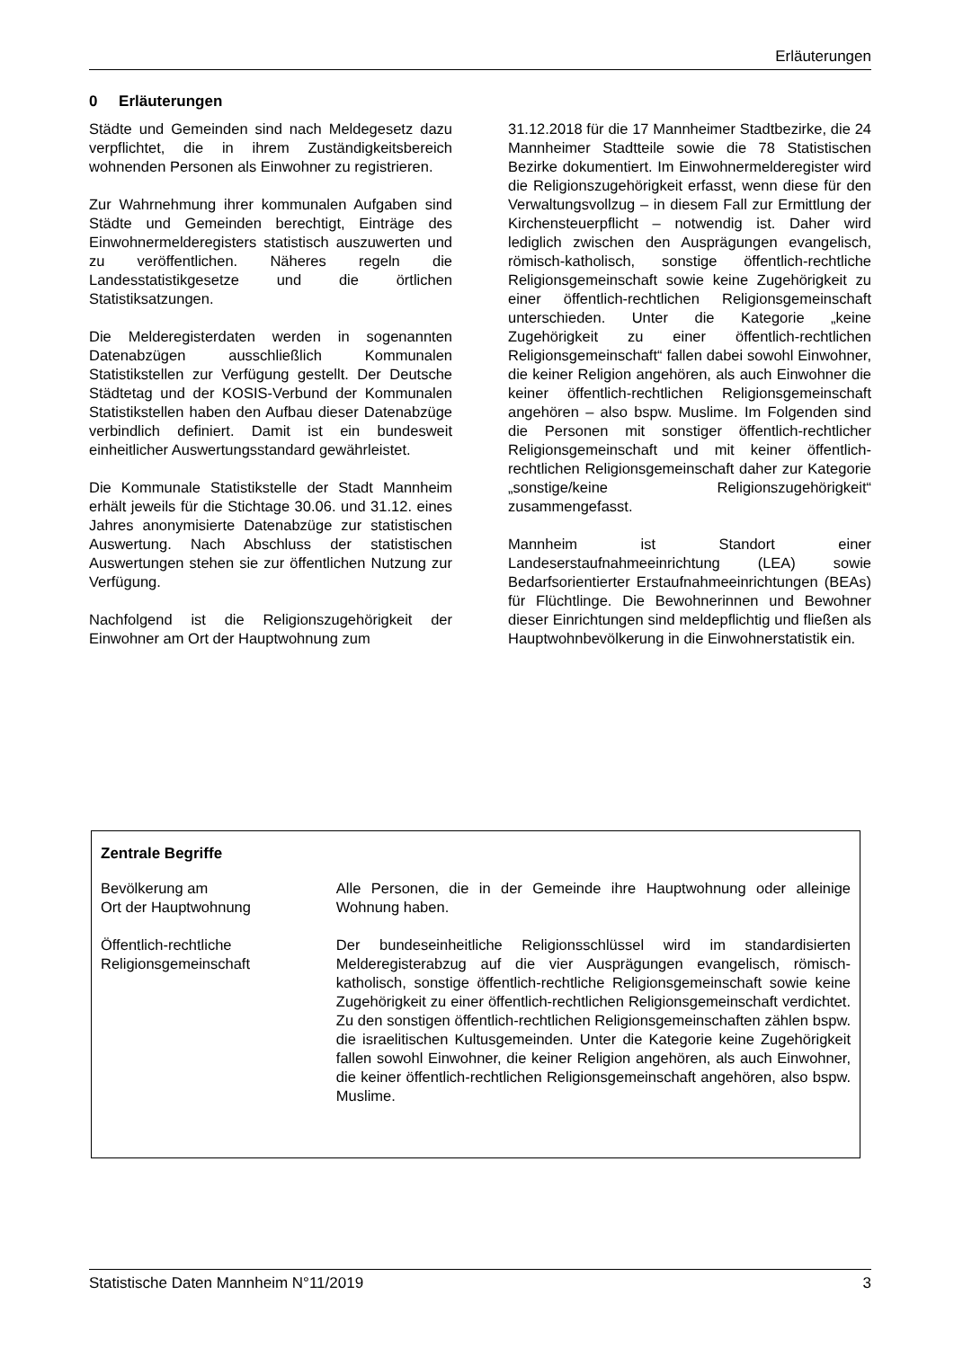Erläuterungen
0 Erläuterungen
Städte und Gemeinden sind nach Meldegesetz dazu verpflichtet, die in ihrem Zuständigkeitsbereich wohnenden Personen als Einwohner zu registrieren.
Zur Wahrnehmung ihrer kommunalen Aufgaben sind Städte und Gemeinden berechtigt, Einträge des Einwohnermelderegisters statistisch auszuwerten und zu veröffentlichen. Näheres regeln die Landesstatistikgesetze und die örtlichen Statistiksatzungen.
Die Melderegisterdaten werden in sogenannten Datenabzügen ausschließlich Kommunalen Statistikstellen zur Verfügung gestellt. Der Deutsche Städtetag und der KOSIS-Verbund der Kommunalen Statistikstellen haben den Aufbau dieser Datenabzüge verbindlich definiert. Damit ist ein bundesweit einheitlicher Auswertungsstandard gewährleistet.
Die Kommunale Statistikstelle der Stadt Mannheim erhält jeweils für die Stichtage 30.06. und 31.12. eines Jahres anonymisierte Datenabzüge zur statistischen Auswertung. Nach Abschluss der statistischen Auswertungen stehen sie zur öffentlichen Nutzung zur Verfügung.
Nachfolgend ist die Religionszugehörigkeit der Einwohner am Ort der Hauptwohnung zum
31.12.2018 für die 17 Mannheimer Stadtbezirke, die 24 Mannheimer Stadtteile sowie die 78 Statistischen Bezirke dokumentiert. Im Einwohnermelderegister wird die Religionszugehörigkeit erfasst, wenn diese für den Verwaltungsvollzug – in diesem Fall zur Ermittlung der Kirchensteuerpflicht – notwendig ist. Daher wird lediglich zwischen den Ausprägungen evangelisch, römisch-katholisch, sonstige öffentlich-rechtliche Religionsgemeinschaft sowie keine Zugehörigkeit zu einer öffentlich-rechtlichen Religionsgemeinschaft unterschieden. Unter die Kategorie „keine Zugehörigkeit zu einer öffentlich-rechtlichen Religionsgemeinschaft“ fallen dabei sowohl Einwohner, die keiner Religion angehören, als auch Einwohner die keiner öffentlich-rechtlichen Religionsgemeinschaft angehören – also bspw. Muslime. Im Folgenden sind die Personen mit sonstiger öffentlich-rechtlicher Religionsgemeinschaft und mit keiner öffentlich-rechtlichen Religionsgemeinschaft daher zur Kategorie „sonstige/keine Religionszugehörigkeit“ zusammengefasst.
Mannheim ist Standort einer Landeserstaufnahmeeinrichtung (LEA) sowie Bedarfsorientierter Erstaufnahmeeinrichtungen (BEAs) für Flüchtlinge. Die Bewohnerinnen und Bewohner dieser Einrichtungen sind meldepflichtig und fließen als Hauptwohnbevölkerung in die Einwohnerstatistik ein.
Zentrale Begriffe
Bevölkerung am
Ort der Hauptwohnung
Alle Personen, die in der Gemeinde ihre Hauptwohnung oder alleinige Wohnung haben.
Öffentlich-rechtliche
Religionsgemeinschaft
Der bundeseinheitliche Religionsschlüssel wird im standardisierten Melderegisterabzug auf die vier Ausprägungen evangelisch, römisch-katholisch, sonstige öffentlich-rechtliche Religionsgemeinschaft sowie keine Zugehörigkeit zu einer öffentlich-rechtlichen Religionsgemeinschaft verdichtet. Zu den sonstigen öffentlich-rechtlichen Religionsgemeinschaften zählen bspw. die israelitischen Kultusgemeinden. Unter die Kategorie keine Zugehörigkeit fallen sowohl Einwohner, die keiner Religion angehören, als auch Einwohner, die keiner öffentlich-rechtlichen Religionsgemeinschaft angehören, also bspw. Muslime.
Statistische Daten Mannheim N°11/2019 3